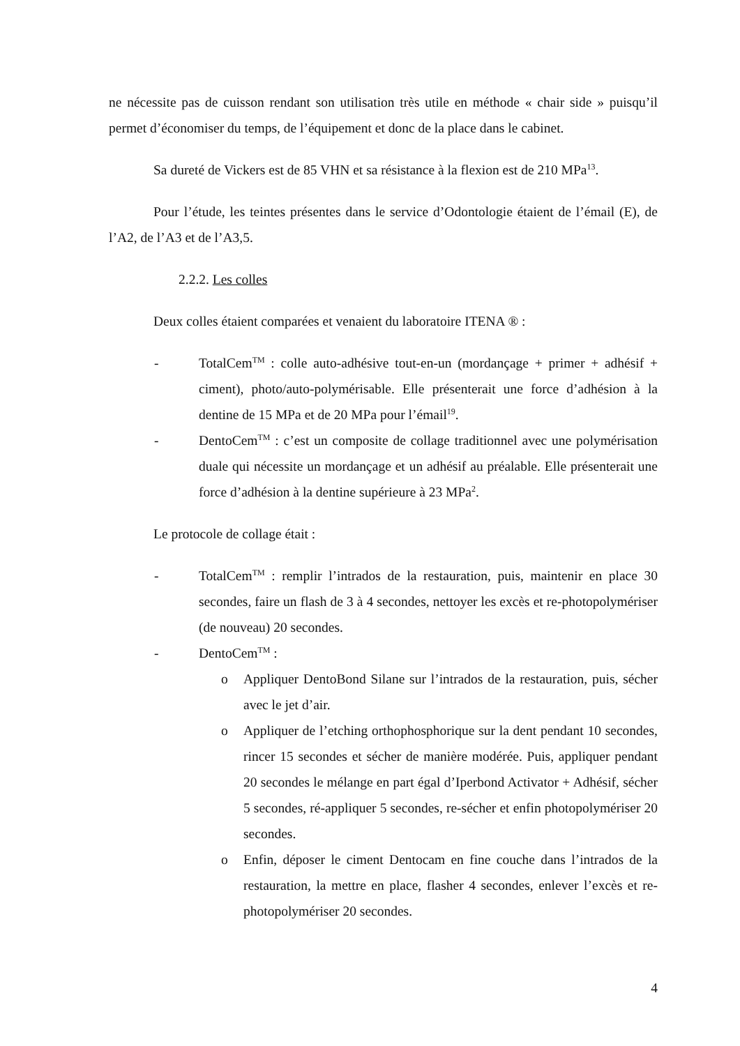ne nécessite pas de cuisson rendant son utilisation très utile en méthode « chair side » puisqu’il permet d’économiser du temps, de l’équipement et donc de la place dans le cabinet.
Sa dureté de Vickers est de 85 VHN et sa résistance à la flexion est de 210 MPa<sup>13</sup>.
Pour l’étude, les teintes présentes dans le service d’Odontologie étaient de l’émail (E), de l’A2, de l’A3 et de l’A3,5.
2.2.2. Les colles
Deux colles étaient comparées et venaient du laboratoire ITENA ® :
- TotalCem<sup>TM</sup> : colle auto-adhésive tout-en-un (mordançage + primer + adhésif + ciment), photo/auto-polymérisable. Elle présenterait une force d’adhésion à la dentine de 15 MPa et de 20 MPa pour l’émail<sup>19</sup>.
- DentoCem<sup>TM</sup> : c’est un composite de collage traditionnel avec une polymérisation duale qui nécessite un mordançage et un adhésif au préalable. Elle présenterait une force d’adhésion à la dentine supérieure à 23 MPa<sup>2</sup>.
Le protocole de collage était :
- TotalCem<sup>TM</sup> : remplir l’intrados de la restauration, puis, maintenir en place 30 secondes, faire un flash de 3 à 4 secondes, nettoyer les excès et re-photopolymériser (de nouveau) 20 secondes.
- DentoCem<sup>TM</sup> :
o Appliquer DentoBond Silane sur l’intrados de la restauration, puis, sécher avec le jet d’air.
o Appliquer de l’etching orthophosphorique sur la dent pendant 10 secondes, rincer 15 secondes et sécher de manière modérée. Puis, appliquer pendant 20 secondes le mélange en part égal d’Iperbond Activator + Adhésif, sécher 5 secondes, ré-appliquer 5 secondes, re-sécher et enfin photopolymériser 20 secondes.
o Enfin, déposer le ciment Dentocam en fine couche dans l’intrados de la restauration, la mettre en place, flasher 4 secondes, enlever l’excès et re-photopolymériser 20 secondes.
4